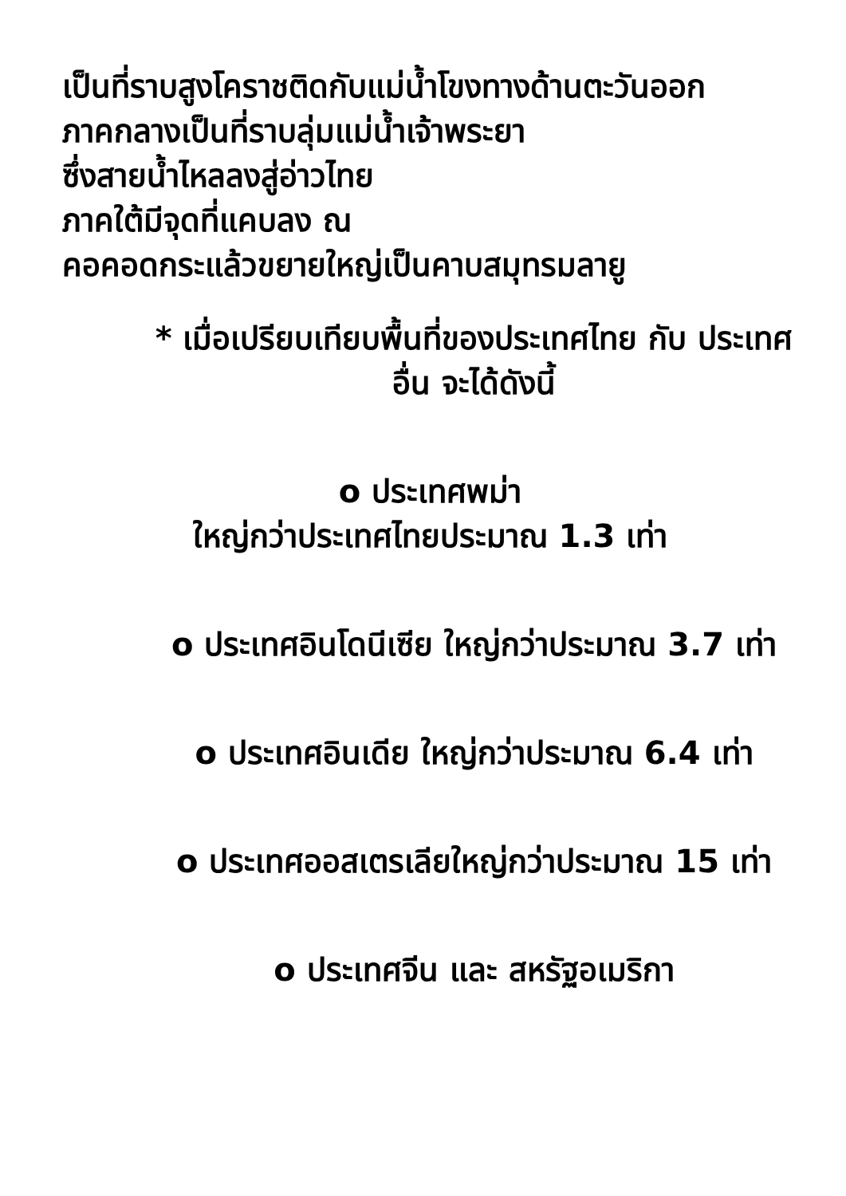เป็นที่ราบสูงโคราชติดกับแม่น้ำโขงทางด้านตะวันออก
ภาคกลางเป็นที่ราบลุ่มแม่น้ำเจ้าพระยา
ซึ่งสายน้ำไหลลงสู่อ่าวไทย
ภาคใต้มีจุดที่แคบลง ณ
คอคอดกระแล้วขยายใหญ่เป็นคาบสมุทรมลายู
* เมื่อเปรียบเทียบพื้นที่ของประเทศไทย กับ ประเทศอื่น จะได้ดังนี้
o ประเทศพม่า
ใหญ่กว่าประเทศไทยประมาณ 1.3 เท่า
o ประเทศอินโดนีเซีย ใหญ่กว่าประมาณ 3.7 เท่า
o ประเทศอินเดีย ใหญ่กว่าประมาณ 6.4 เท่า
o ประเทศออสเตรเลียใหญ่กว่าประมาณ 15 เท่า
o ประเทศจีน และ สหรัฐอเมริกา